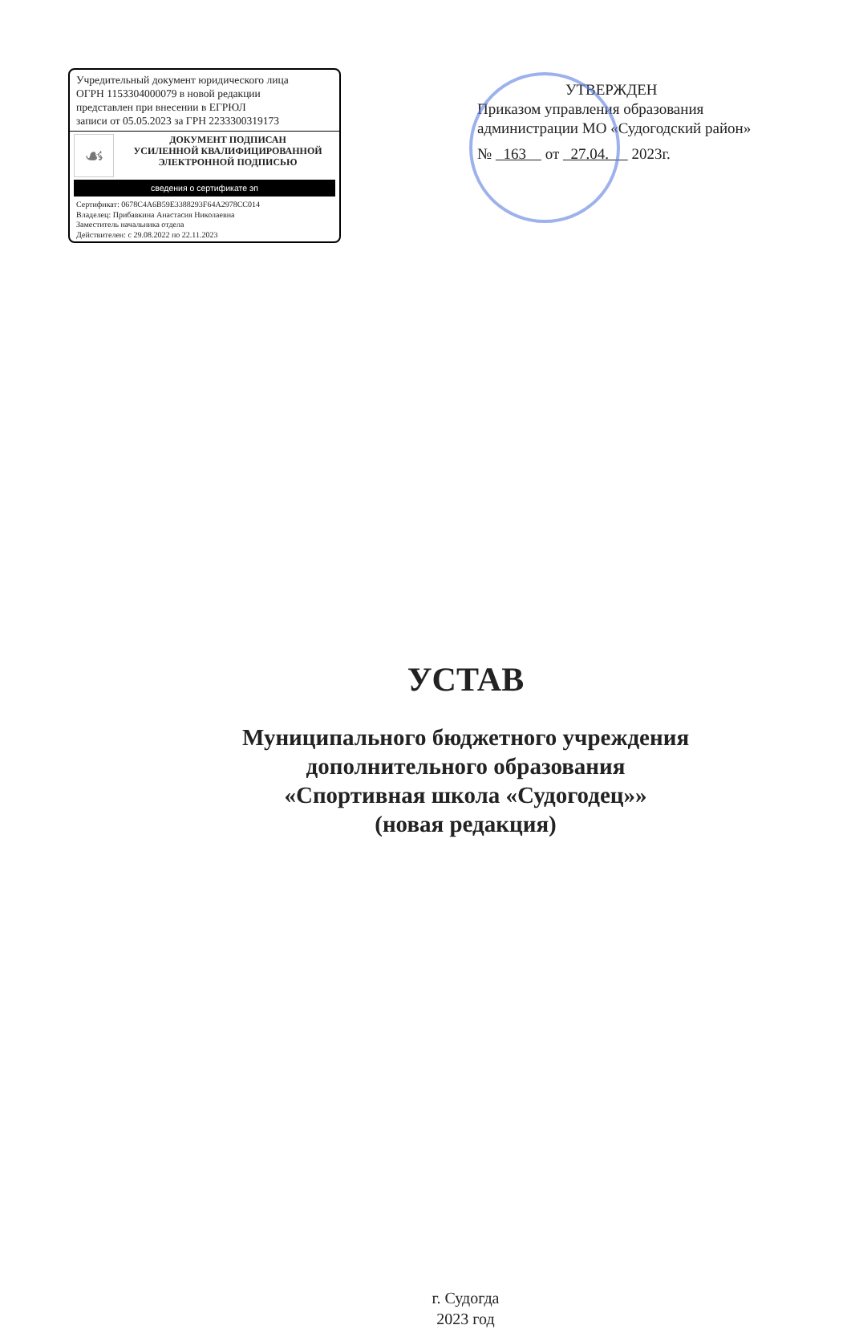Учредительный документ юридического лица
ОГРН 1153304000079 в новой редакции
представлен при внесении в ЕГРЮЛ
записи от 05.05.2023 за ГРН 2233300319173
☙
ДОКУМЕНТ ПОДПИСАН
УСИЛЕННОЙ КВАЛИФИЦИРОВАННОЙ
ЭЛЕКТРОННОЙ ПОДПИСЬЮ
сведения о сертификате эп
Сертификат: 0678C4A6B59E3388293F64A2978CC014
Владелец: Прибавкина Анастасия Николаевна
Заместитель начальника отдела
Действителен: с 29.08.2022 по 22.11.2023
УТВЕРЖДЕН
Приказом управления образования
администрации МО «Судогодский район»
№ 163 от 27.04. 2023г.
УСТАВ
Муниципального бюджетного учреждения
дополнительного образования
«Спортивная школа «Судогодец»»
(новая редакция)
г. Судогда
2023 год